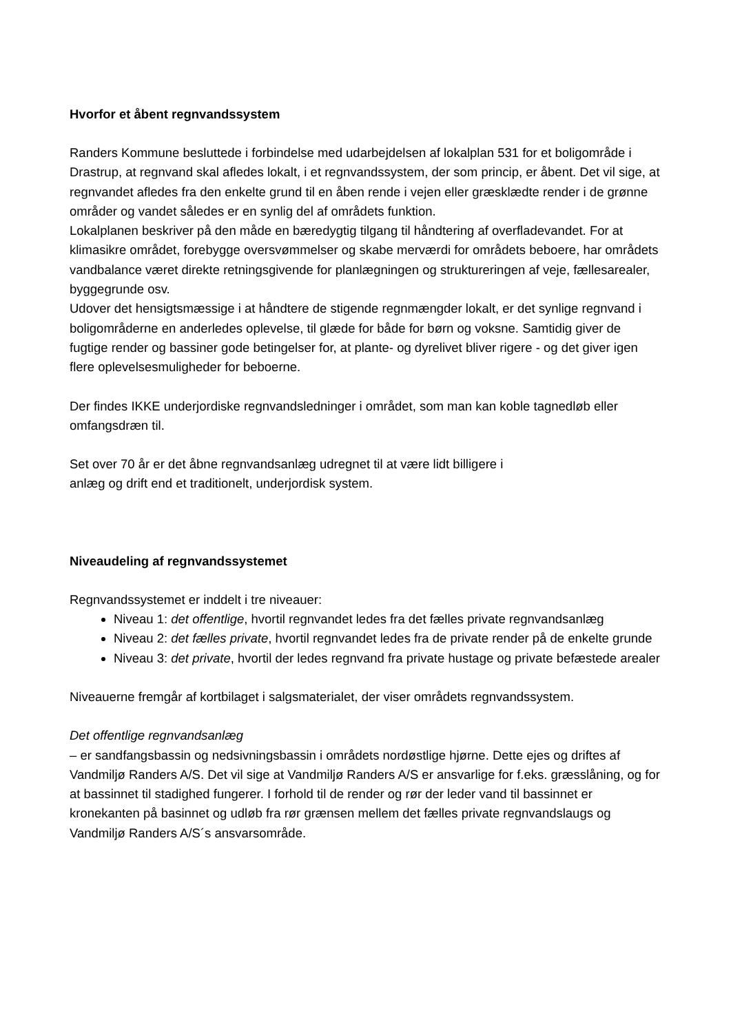Hvorfor et åbent regnvandssystem
Randers Kommune besluttede i forbindelse med udarbejdelsen af lokalplan 531 for et boligområde i Drastrup, at regnvand skal afledes lokalt, i et regnvandssystem, der som princip, er åbent. Det vil sige, at regnvandet afledes fra den enkelte grund til en åben rende i vejen eller græsklædte render i de grønne områder og vandet således er en synlig del af områdets funktion.
Lokalplanen beskriver på den måde en bæredygtig tilgang til håndtering af overfladevandet. For at klimasikre området, forebygge oversvømmelser og skabe merværdi for områdets beboere, har områdets vandbalance været direkte retningsgivende for planlægningen og struktureringen af veje, fællesarealer, byggegrunde osv.
Udover det hensigtsmæssige i at håndtere de stigende regnmængder lokalt, er det synlige regnvand i boligområderne en anderledes oplevelse, til glæde for både for børn og voksne. Samtidig giver de fugtige render og bassiner gode betingelser for, at plante- og dyrelivet bliver rigere - og det giver igen flere oplevelsesmuligheder for beboerne.
Der findes IKKE underjordiske regnvandsledninger i området, som man kan koble tagnedløb eller omfangsdræn til.
Set over 70 år er det åbne regnvandsanlæg udregnet til at være lidt billigere i
anlæg og drift end et traditionelt, underjordisk system.
Niveaudeling af regnvandssystemet
Regnvandssystemet er inddelt i tre niveauer:
Niveau 1: det offentlige, hvortil regnvandet ledes fra det fælles private regnvandsanlæg
Niveau 2: det fælles private, hvortil regnvandet ledes fra de private render på de enkelte grunde
Niveau 3: det private, hvortil der ledes regnvand fra private hustage og private befæstede arealer
Niveauerne fremgår af kortbilaget i salgsmaterialet, der viser områdets regnvandssystem.
Det offentlige regnvandsanlæg
– er sandfangsbassin og nedsivningsbassin i områdets nordøstlige hjørne. Dette ejes og driftes af Vandmiljø Randers A/S. Det vil sige at Vandmiljø Randers A/S er ansvarlige for f.eks. græsslåning, og for at bassinnet til stadighed fungerer. I forhold til de render og rør der leder vand til bassinnet er kronekanten på basinnet og udløb fra rør grænsen mellem det fælles private regnvandslaugs og Vandmiljø Randers A/S´s ansvarsområde.